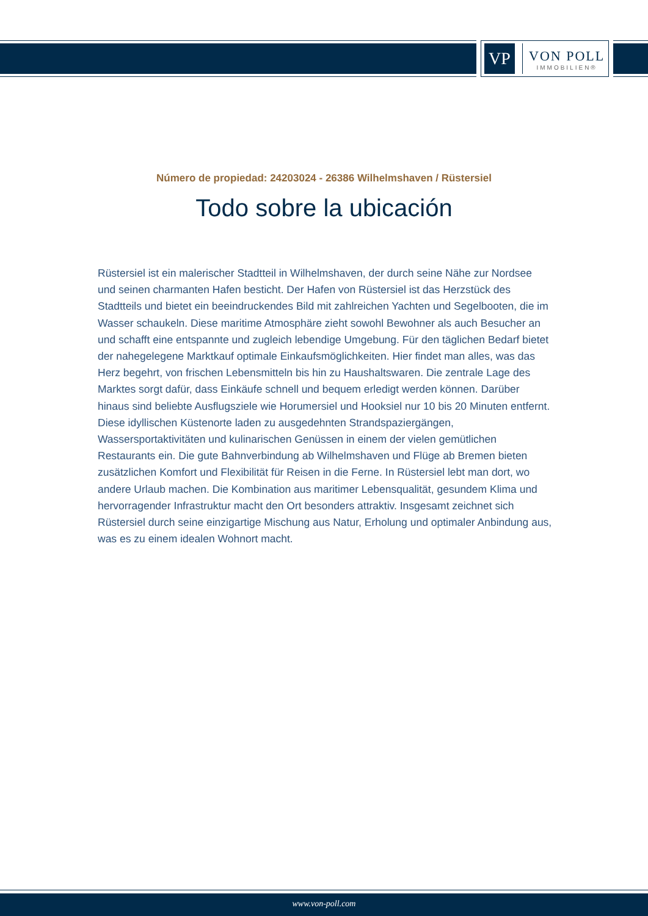VP
VON POLL
IMMOBILIEN®
Número de propiedad: 24203024 - 26386 Wilhelmshaven / Rüstersiel
Todo sobre la ubicación
Rüstersiel ist ein malerischer Stadtteil in Wilhelmshaven, der durch seine Nähe zur Nordsee und seinen charmanten Hafen besticht. Der Hafen von Rüstersiel ist das Herzstück des Stadtteils und bietet ein beeindruckendes Bild mit zahlreichen Yachten und Segelbooten, die im Wasser schaukeln. Diese maritime Atmosphäre zieht sowohl Bewohner als auch Besucher an und schafft eine entspannte und zugleich lebendige Umgebung. Für den täglichen Bedarf bietet der nahegelegene Marktkauf optimale Einkaufsmöglichkeiten. Hier findet man alles, was das Herz begehrt, von frischen Lebensmitteln bis hin zu Haushaltswaren. Die zentrale Lage des Marktes sorgt dafür, dass Einkäufe schnell und bequem erledigt werden können. Darüber hinaus sind beliebte Ausflugsziele wie Horumersiel und Hooksiel nur 10 bis 20 Minuten entfernt. Diese idyllischen Küstenorte laden zu ausgedehnten Strandspaziergängen, Wassersportaktivitäten und kulinarischen Genüssen in einem der vielen gemütlichen Restaurants ein. Die gute Bahnverbindung ab Wilhelmshaven und Flüge ab Bremen bieten zusätzlichen Komfort und Flexibilität für Reisen in die Ferne. In Rüstersiel lebt man dort, wo andere Urlaub machen. Die Kombination aus maritimer Lebensqualität, gesundem Klima und hervorragender Infrastruktur macht den Ort besonders attraktiv. Insgesamt zeichnet sich Rüstersiel durch seine einzigartige Mischung aus Natur, Erholung und optimaler Anbindung aus, was es zu einem idealen Wohnort macht.
www.von-poll.com